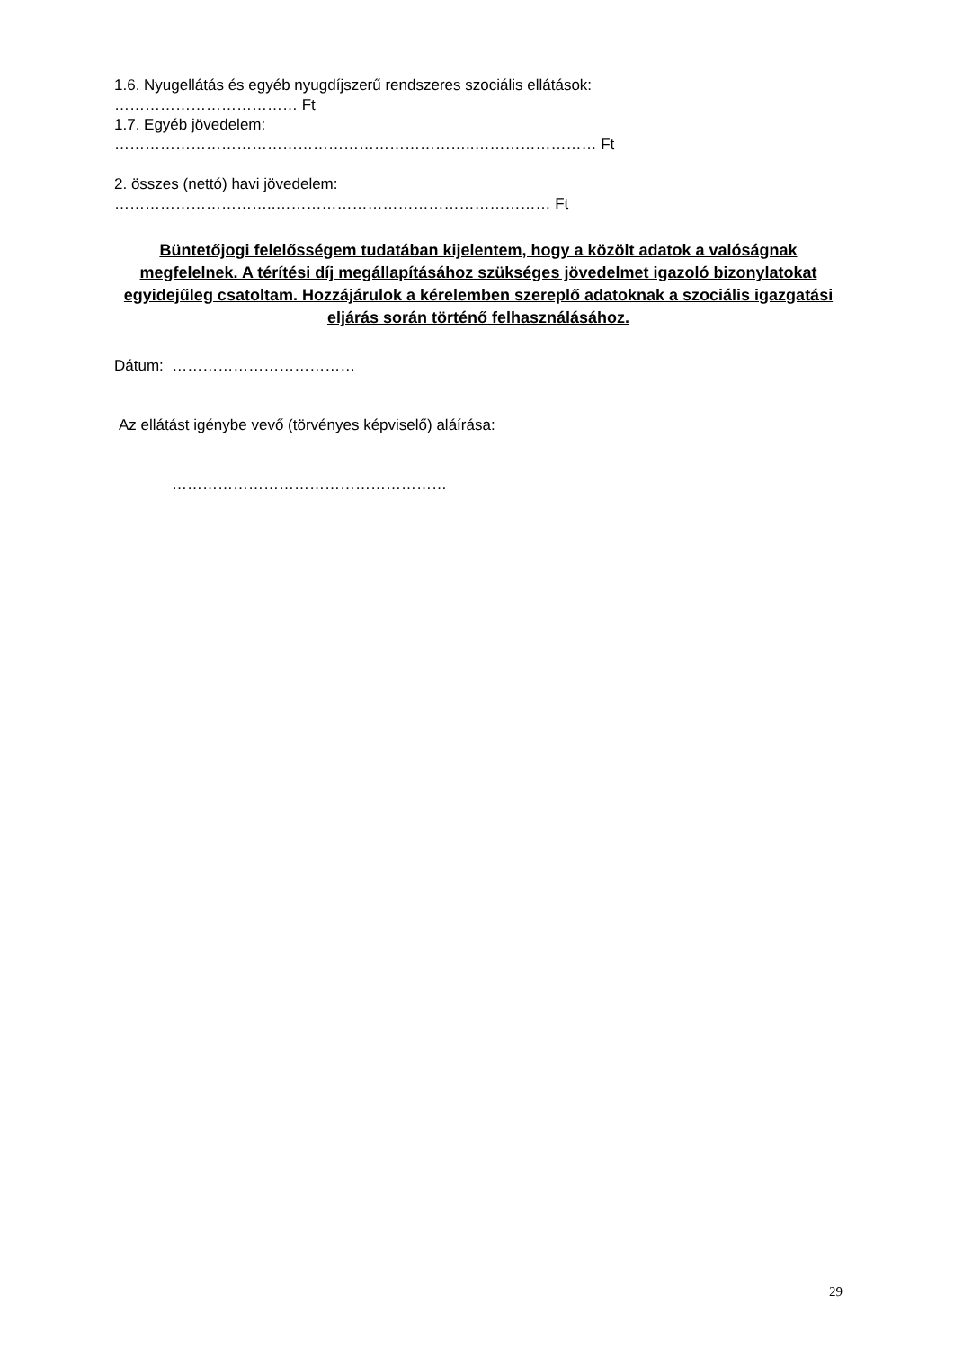1.6. Nyugellátás és egyéb nyugdíjszerű rendszeres szociális ellátások:
……………………………… Ft
1.7. Egyéb jövedelem:
……………………………………………………………..…………………… Ft
2. összes (nettó) havi jövedelem:
…………………………..……………………………………………… Ft
Büntetőjogi felelősségem tudatában kijelentem, hogy a közölt adatok a valóságnak megfelelnek. A térítési díj megállapításához szükséges jövedelmet igazoló bizonylatokat egyidejűleg csatoltam. Hozzájárulok a kérelemben szereplő adatoknak a szociális igazgatási eljárás során történő felhasználásához.
Dátum: ………………………………
Az ellátást igénybe vevő (törvényes képviselő) aláírása:
………………………………………………
29